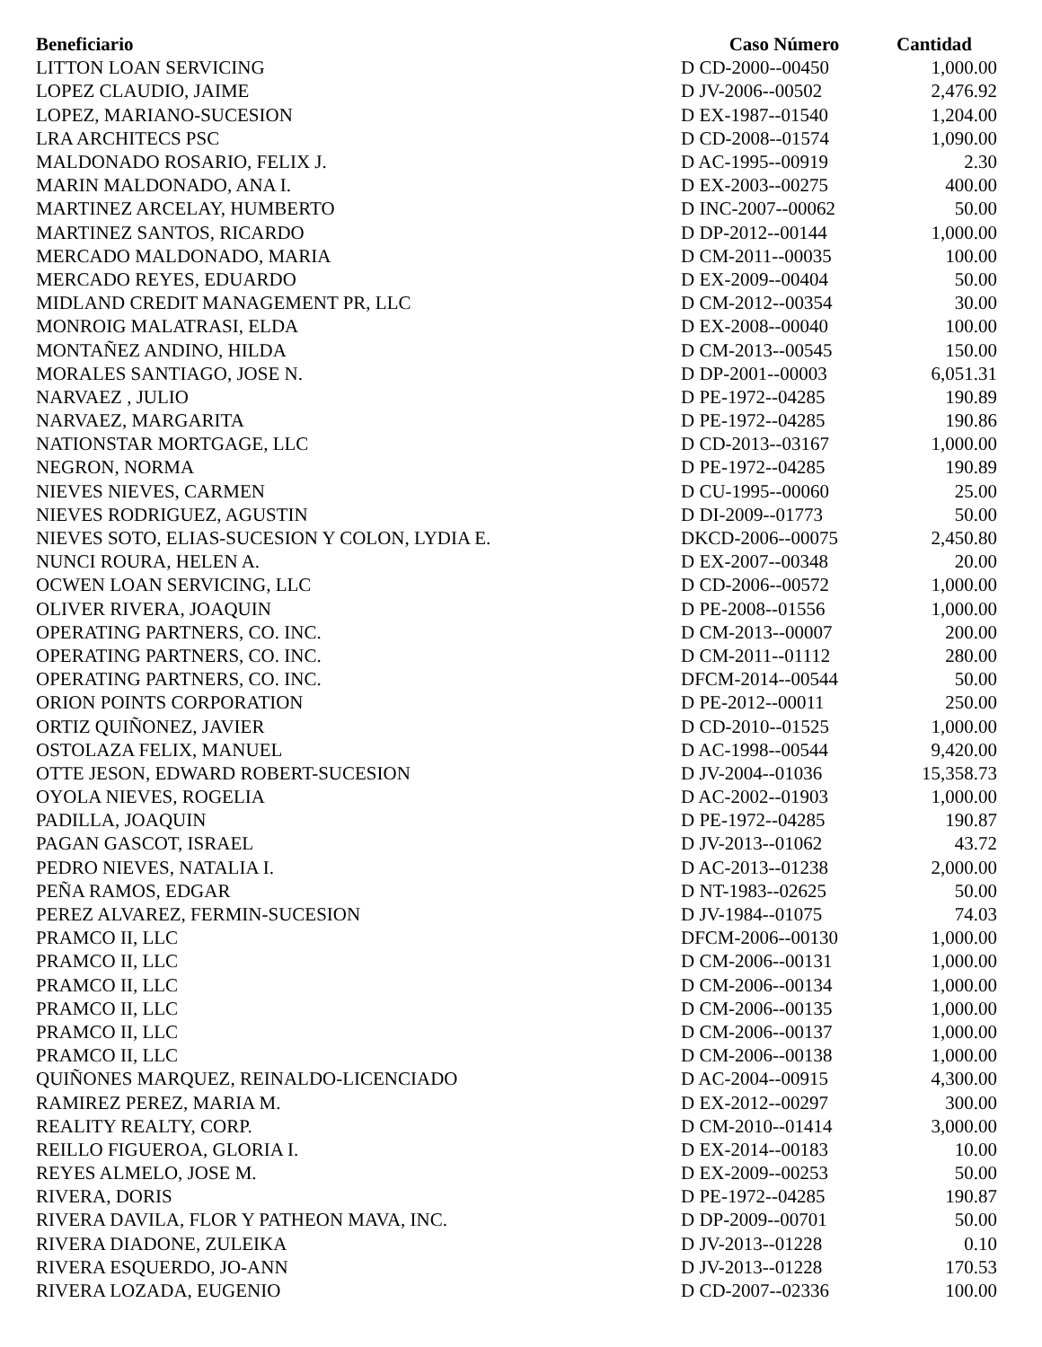| Beneficiario | Caso Número | Cantidad |
| --- | --- | --- |
| LITTON LOAN SERVICING | D CD-2000--00450 | 1,000.00 |
| LOPEZ CLAUDIO, JAIME | D JV-2006--00502 | 2,476.92 |
| LOPEZ, MARIANO-SUCESION | D EX-1987--01540 | 1,204.00 |
| LRA ARCHITECS PSC | D CD-2008--01574 | 1,090.00 |
| MALDONADO ROSARIO, FELIX J. | D AC-1995--00919 | 2.30 |
| MARIN MALDONADO, ANA I. | D EX-2003--00275 | 400.00 |
| MARTINEZ ARCELAY, HUMBERTO | D INC-2007--00062 | 50.00 |
| MARTINEZ SANTOS, RICARDO | D DP-2012--00144 | 1,000.00 |
| MERCADO MALDONADO, MARIA | D CM-2011--00035 | 100.00 |
| MERCADO REYES, EDUARDO | D EX-2009--00404 | 50.00 |
| MIDLAND CREDIT MANAGEMENT PR, LLC | D CM-2012--00354 | 30.00 |
| MONROIG MALATRASI, ELDA | D EX-2008--00040 | 100.00 |
| MONTAÑEZ ANDINO, HILDA | D CM-2013--00545 | 150.00 |
| MORALES SANTIAGO, JOSE N. | D DP-2001--00003 | 6,051.31 |
| NARVAEZ , JULIO | D PE-1972--04285 | 190.89 |
| NARVAEZ, MARGARITA | D PE-1972--04285 | 190.86 |
| NATIONSTAR MORTGAGE, LLC | D CD-2013--03167 | 1,000.00 |
| NEGRON, NORMA | D PE-1972--04285 | 190.89 |
| NIEVES NIEVES, CARMEN | D CU-1995--00060 | 25.00 |
| NIEVES RODRIGUEZ, AGUSTIN | D DI-2009--01773 | 50.00 |
| NIEVES SOTO, ELIAS-SUCESION Y COLON, LYDIA E. | DKCD-2006--00075 | 2,450.80 |
| NUNCI ROURA, HELEN A. | D EX-2007--00348 | 20.00 |
| OCWEN LOAN SERVICING, LLC | D CD-2006--00572 | 1,000.00 |
| OLIVER RIVERA, JOAQUIN | D PE-2008--01556 | 1,000.00 |
| OPERATING PARTNERS, CO. INC. | D CM-2013--00007 | 200.00 |
| OPERATING PARTNERS, CO. INC. | D CM-2011--01112 | 280.00 |
| OPERATING PARTNERS, CO. INC. | DFCM-2014--00544 | 50.00 |
| ORION POINTS CORPORATION | D PE-2012--00011 | 250.00 |
| ORTIZ QUIÑONEZ, JAVIER | D CD-2010--01525 | 1,000.00 |
| OSTOLAZA FELIX, MANUEL | D AC-1998--00544 | 9,420.00 |
| OTTE JESON, EDWARD ROBERT-SUCESION | D JV-2004--01036 | 15,358.73 |
| OYOLA NIEVES, ROGELIA | D AC-2002--01903 | 1,000.00 |
| PADILLA, JOAQUIN | D PE-1972--04285 | 190.87 |
| PAGAN GASCOT, ISRAEL | D JV-2013--01062 | 43.72 |
| PEDRO NIEVES, NATALIA I. | D AC-2013--01238 | 2,000.00 |
| PEÑA RAMOS, EDGAR | D NT-1983--02625 | 50.00 |
| PEREZ ALVAREZ, FERMIN-SUCESION | D JV-1984--01075 | 74.03 |
| PRAMCO II, LLC | DFCM-2006--00130 | 1,000.00 |
| PRAMCO II, LLC | D CM-2006--00131 | 1,000.00 |
| PRAMCO II, LLC | D CM-2006--00134 | 1,000.00 |
| PRAMCO II, LLC | D CM-2006--00135 | 1,000.00 |
| PRAMCO II, LLC | D CM-2006--00137 | 1,000.00 |
| PRAMCO II, LLC | D CM-2006--00138 | 1,000.00 |
| QUIÑONES MARQUEZ, REINALDO-LICENCIADO | D AC-2004--00915 | 4,300.00 |
| RAMIREZ PEREZ, MARIA M. | D EX-2012--00297 | 300.00 |
| REALITY REALTY, CORP. | D CM-2010--01414 | 3,000.00 |
| REILLO FIGUEROA, GLORIA I. | D EX-2014--00183 | 10.00 |
| REYES ALMELO, JOSE M. | D EX-2009--00253 | 50.00 |
| RIVERA, DORIS | D PE-1972--04285 | 190.87 |
| RIVERA DAVILA, FLOR Y PATHEON MAVA, INC. | D DP-2009--00701 | 50.00 |
| RIVERA DIADONE, ZULEIKA | D JV-2013--01228 | 0.10 |
| RIVERA ESQUERDO, JO-ANN | D JV-2013--01228 | 170.53 |
| RIVERA LOZADA, EUGENIO | D CD-2007--02336 | 100.00 |